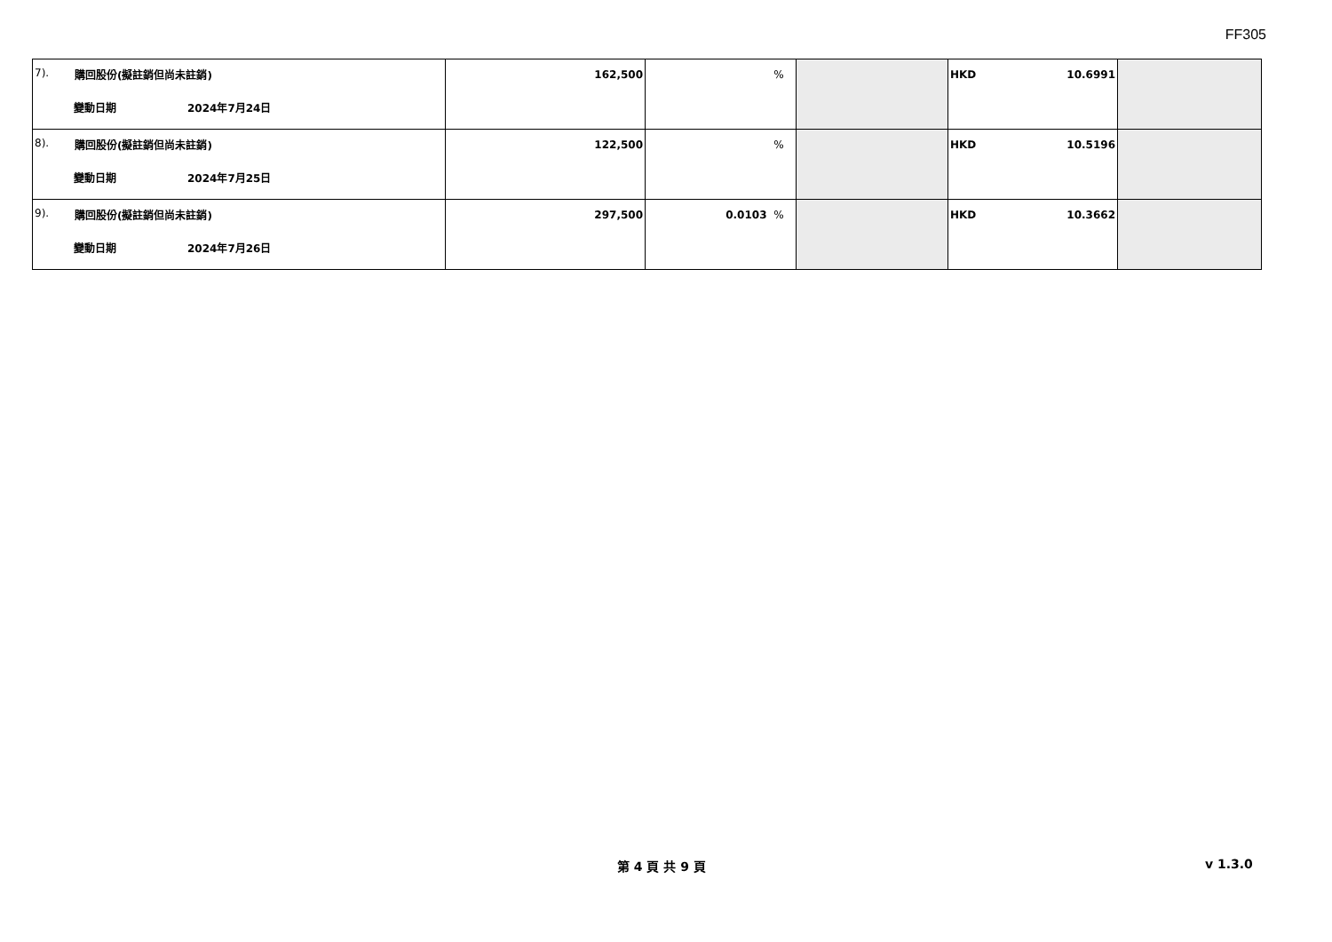FF305
| 7). 購回股份(擬註銷但尚未註銷) 變動日期 2024年7月24日 | 162,500 | % | | HKD 10.6991 | |
| 8). 購回股份(擬註銷但尚未註銷) 變動日期 2024年7月25日 | 122,500 | % | | HKD 10.5196 | |
| 9). 購回股份(擬註銷但尚未註銷) 變動日期 2024年7月26日 | 297,500 | 0.0103 % | | HKD 10.3662 | |
第 4 頁 共 9 頁 v 1.3.0